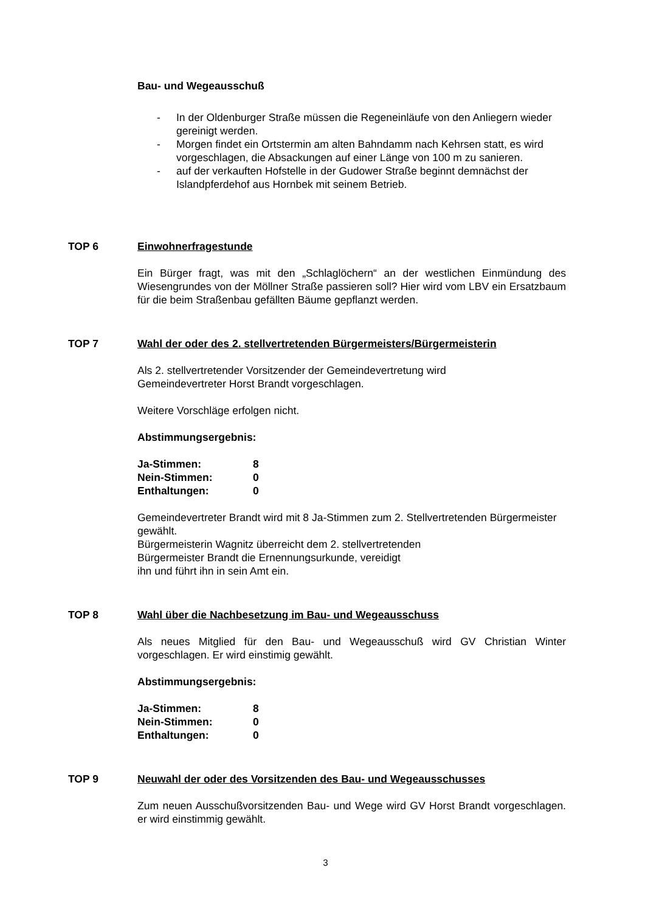Bau- und Wegeausschuß
- In der Oldenburger Straße müssen die Regeneinläufe von den Anliegern wieder gereinigt werden.
- Morgen findet ein Ortstermin am alten Bahndamm nach Kehrsen statt, es wird vorgeschlagen, die Absackungen auf einer Länge von 100 m zu sanieren.
- auf der verkauften Hofstelle in der Gudower Straße beginnt demnächst der Islandpferdehof aus Hornbek mit seinem Betrieb.
TOP 6 Einwohnerfragestunde
Ein Bürger fragt, was mit den „Schlaglöchern“ an der westlichen Einmündung des Wiesengrundes von der Möllner Straße passieren soll? Hier wird vom LBV ein Ersatzbaum für die beim Straßenbau gefällten Bäume gepflanzt werden.
TOP 7 Wahl der oder des 2. stellvertretenden Bürgermeisters/Bürgermeisterin
Als 2. stellvertretender Vorsitzender der Gemeindevertretung wird
Gemeindevertreter Horst Brandt vorgeschlagen.
Weitere Vorschläge erfolgen nicht.
Abstimmungsergebnis:
| Ja-Stimmen: | 8 |
| Nein-Stimmen: | 0 |
| Enthaltungen: | 0 |
Gemeindevertreter Brandt wird mit 8 Ja-Stimmen zum 2. Stellvertretenden Bürgermeister gewählt.
Bürgermeisterin Wagnitz überreicht dem 2. stellvertretenden
Bürgermeister Brandt die Ernennungsurkunde, vereidigt
ihn und führt ihn in sein Amt ein.
TOP 8 Wahl über die Nachbesetzung im Bau- und Wegeausschuss
Als neues Mitglied für den Bau- und Wegeausschuß wird GV Christian Winter vorgeschlagen. Er wird einstimig gewählt.
Abstimmungsergebnis:
| Ja-Stimmen: | 8 |
| Nein-Stimmen: | 0 |
| Enthaltungen: | 0 |
TOP 9 Neuwahl der oder des Vorsitzenden des Bau- und Wegeausschusses
Zum neuen Ausschußvorsitzenden Bau- und Wege wird GV Horst Brandt vorgeschlagen. er wird einstimmig gewählt.
3